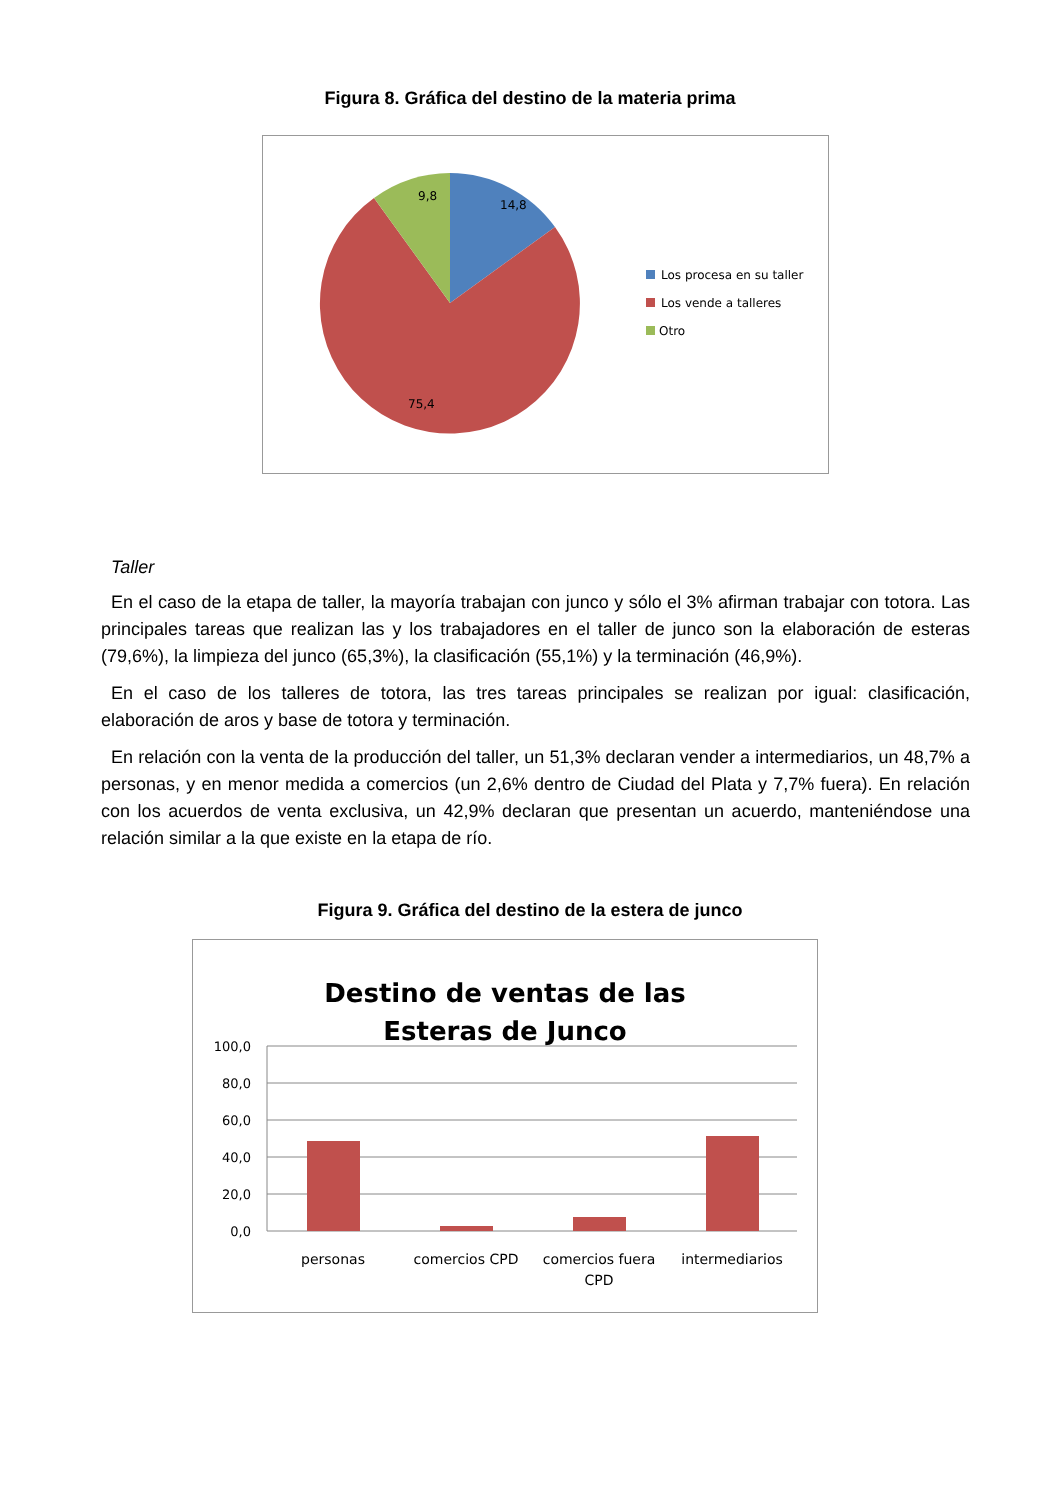Figura 8. Gráfica del destino de la materia prima
9,8
14,8
75,4
Los procesa en su taller
Los vende a talleres
Otro
Taller
En el caso de la etapa de taller, la mayoría trabajan con junco y sólo el 3% afirman trabajar con totora. Las principales tareas que realizan las y los trabajadores en el taller de junco son la elaboración de esteras (79,6%), la limpieza del junco (65,3%), la clasificación (55,1%) y la terminación (46,9%).
En el caso de los talleres de totora, las tres tareas principales se realizan por igual: clasificación, elaboración de aros y base de totora y terminación.
En relación con la venta de la producción del taller, un 51,3% declaran vender a intermediarios, un 48,7% a personas, y en menor medida a comercios (un 2,6% dentro de Ciudad del Plata y 7,7% fuera). En relación con los acuerdos de venta exclusiva, un 42,9% declaran que presentan un acuerdo, manteniéndose una relación similar a la que existe en la etapa de río.
Figura 9. Gráfica del destino de la estera de junco
Destino de ventas de las
Esteras de Junco
100,0
80,0
60,0
40,0
20,0
0,0
personas
comercios CPD
comercios fuera
CPD
intermediarios